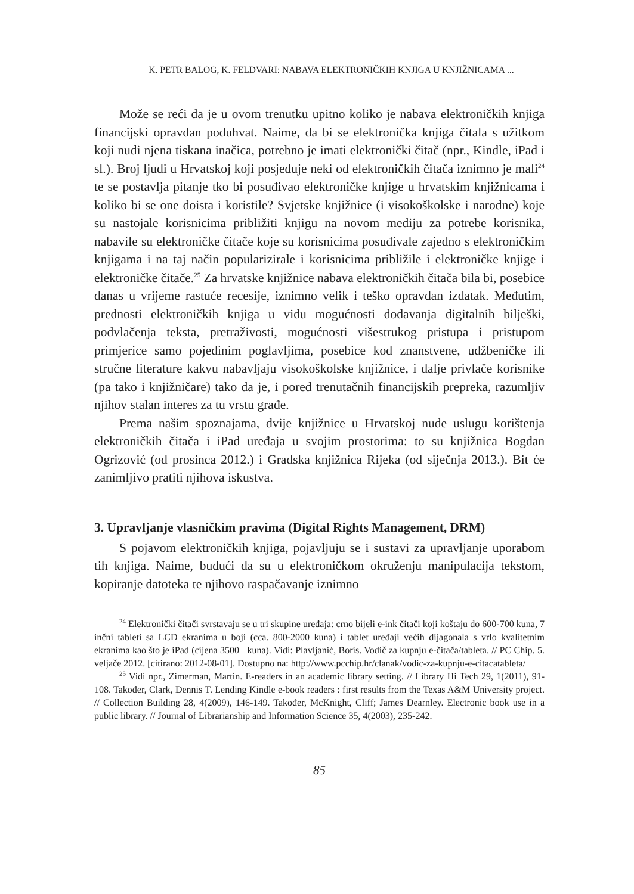K. PETR BALOG, K. FELDVARI: NABAVA ELEKTRONIČKIH KNJIGA U KNJIŽNICAMA ...
Može se reći da je u ovom trenutku upitno koliko je nabava elektroničkih knjiga financijski opravdan poduhvat. Naime, da bi se elektronička knjiga čitala s užitkom koji nudi njena tiskana inačica, potrebno je imati elektronički čitač (npr., Kindle, iPad i sl.). Broj ljudi u Hrvatskoj koji posjeduje neki od elektroničkih čitača iznimno je mali<sup>24</sup> te se postavlja pitanje tko bi posuđivao elektroničke knjige u hrvatskim knjižnicama i koliko bi se one doista i koristile? Svjetske knjižnice (i visokoškolske i narodne) koje su nastojale korisnicima približiti knjigu na novom mediju za potrebe korisnika, nabavile su elektroničke čitače koje su korisnicima posuđivale zajedno s elektroničkim knjigama i na taj način popularizirale i korisnicima približile i elektroničke knjige i elektroničke čitače.<sup>25</sup> Za hrvatske knjižnice nabava elektroničkih čitača bila bi, posebice danas u vrijeme rastuće recesije, iznimno velik i teško opravdan izdatak. Međutim, prednosti elektroničkih knjiga u vidu mogućnosti dodavanja digitalnih bilješki, podvlačenja teksta, pretraživosti, mogućnosti višestrukog pristupa i pristupom primjerice samo pojedinim poglavljima, posebice kod znanstvene, udžbeničke ili stručne literature kakvu nabavljaju visokoškolske knjižnice, i dalje privlače korisnike (pa tako i knjižničare) tako da je, i pored trenutačnih financijskih prepreka, razumljiv njihov stalan interes za tu vrstu građe.
Prema našim spoznajama, dvije knjižnice u Hrvatskoj nude uslugu korištenja elektroničkih čitača i iPad uređaja u svojim prostorima: to su knjižnica Bogdan Ogrizović (od prosinca 2012.) i Gradska knjižnica Rijeka (od siječnja 2013.). Bit će zanimljivo pratiti njihova iskustva.
3. Upravljanje vlasničkim pravima (Digital Rights Management, DRM)
S pojavom elektroničkih knjiga, pojavljuju se i sustavi za upravljanje uporabom tih knjiga. Naime, budući da su u elektroničkom okruženju manipulacija tekstom, kopiranje datoteka te njihovo raspačavanje iznimno
<sup>24</sup> Elektronički čitači svrstavaju se u tri skupine uređaja: crno bijeli e-ink čitači koji koštaju do 600-700 kuna, 7 inčni tableti sa LCD ekranima u boji (cca. 800-2000 kuna) i tablet uređaji većih dijagonala s vrlo kvalitetnim ekranima kao što je iPad (cijena 3500+ kuna). Vidi: Plavljanić, Boris. Vodič za kupnju e-čitača/tableta. // PC Chip. 5. veljače 2012. [citirano: 2012-08-01]. Dostupno na: http://www.pcchip.hr/clanak/vodic-za-kupnju-e-citacatableta/
<sup>25</sup> Vidi npr., Zimerman, Martin. E-readers in an academic library setting. // Library Hi Tech 29, 1(2011), 91-108. Također, Clark, Dennis T. Lending Kindle e-book readers : first results from the Texas A&M University project. // Collection Building 28, 4(2009), 146-149. Također, McKnight, Cliff; James Dearnley. Electronic book use in a public library. // Journal of Librarianship and Information Science 35, 4(2003), 235-242.
85